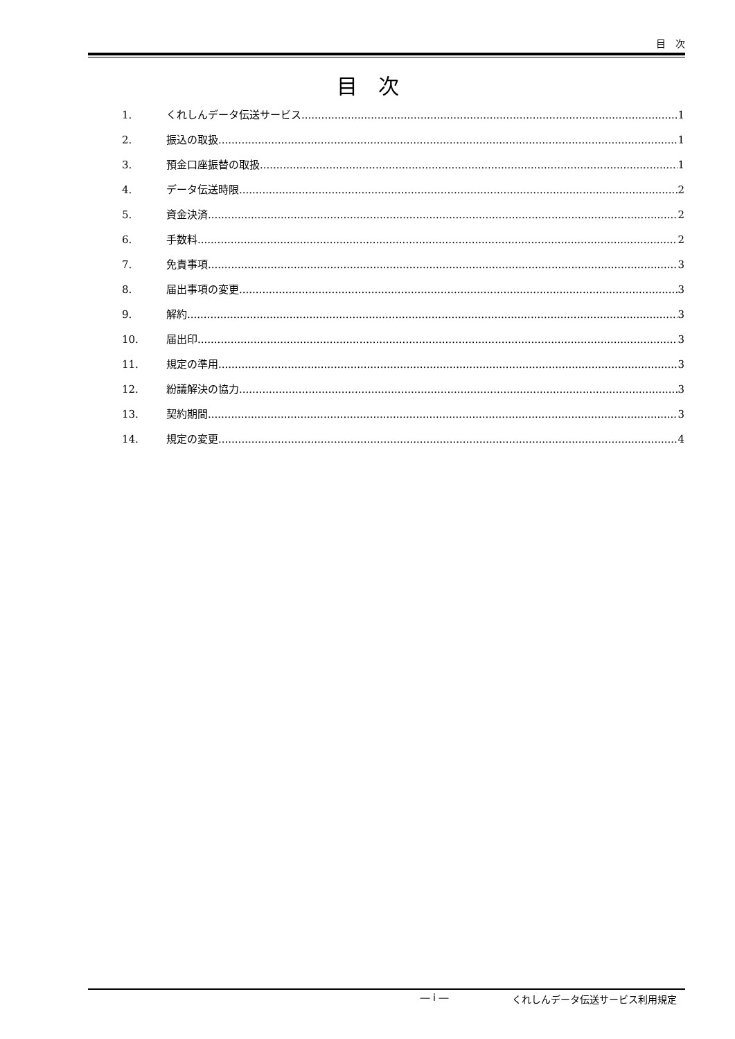目　次
目　次
1. くれしんデータ伝送サービス 1
2. 振込の取扱 1
3. 預金口座振替の取扱 1
4. データ伝送時限 2
5. 資金決済 2
6. 手数料 2
7. 免責事項 3
8. 届出事項の変更 3
9. 解約 3
10. 届出印 3
11. 規定の準用 3
12. 紛議解決の協力 3
13. 契約期間 3
14. 規定の変更 4
― i ― くれしんデータ伝送サービス利用規定